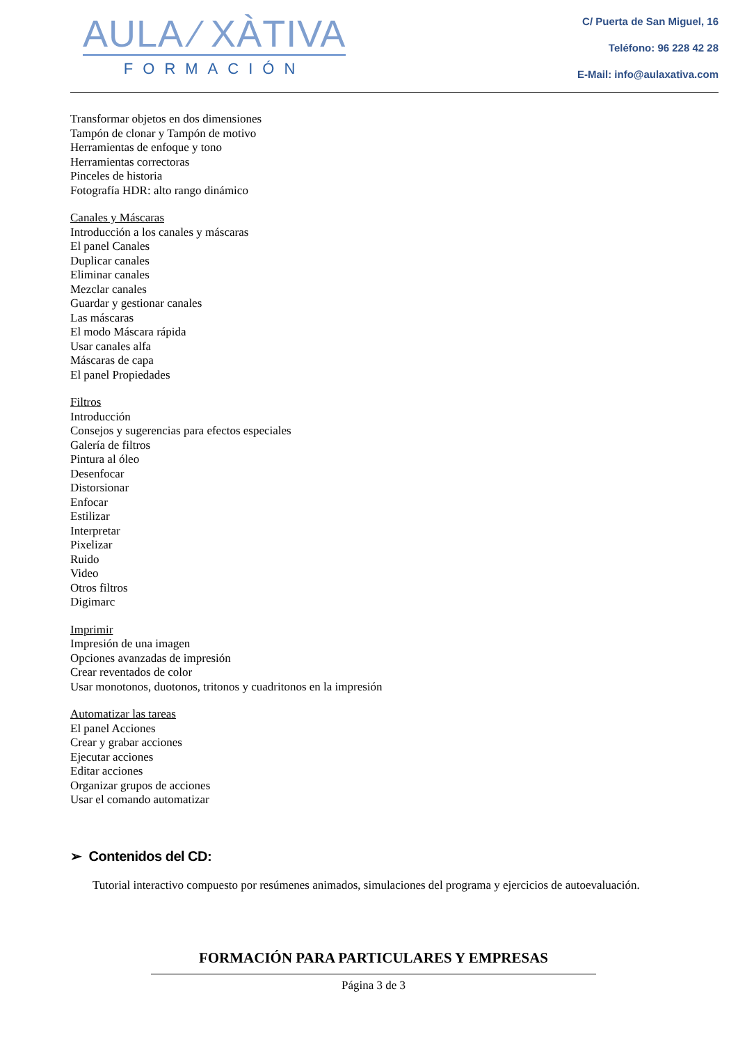AULA ⁄ XÀTIVA
FORMACIÓN
C/ Puerta de San Miguel, 16
Teléfono: 96 228 42 28
E-Mail: info@aulaxativa.com
Transformar objetos en dos dimensiones
Tampón de clonar y Tampón de motivo
Herramientas de enfoque y tono
Herramientas correctoras
Pinceles de historia
Fotografía HDR: alto rango dinámico
Canales y Máscaras
Introducción a los canales y máscaras
El panel Canales
Duplicar canales
Eliminar canales
Mezclar canales
Guardar y gestionar canales
Las máscaras
El modo Máscara rápida
Usar canales alfa
Máscaras de capa
El panel Propiedades
Filtros
Introducción
Consejos y sugerencias para efectos especiales
Galería de filtros
Pintura al óleo
Desenfocar
Distorsionar
Enfocar
Estilizar
Interpretar
Pixelizar
Ruido
Video
Otros filtros
Digimarc
Imprimir
Impresión de una imagen
Opciones avanzadas de impresión
Crear reventados de color
Usar monotonos, duotonos, tritonos y cuadritonos en la impresión
Automatizar las tareas
El panel Acciones
Crear y grabar acciones
Ejecutar acciones
Editar acciones
Organizar grupos de acciones
Usar el comando automatizar
➢ Contenidos del CD:
Tutorial interactivo compuesto por resúmenes animados, simulaciones del programa y ejercicios de autoevaluación.
FORMACIÓN PARA PARTICULARES Y EMPRESAS
Página 3 de 3